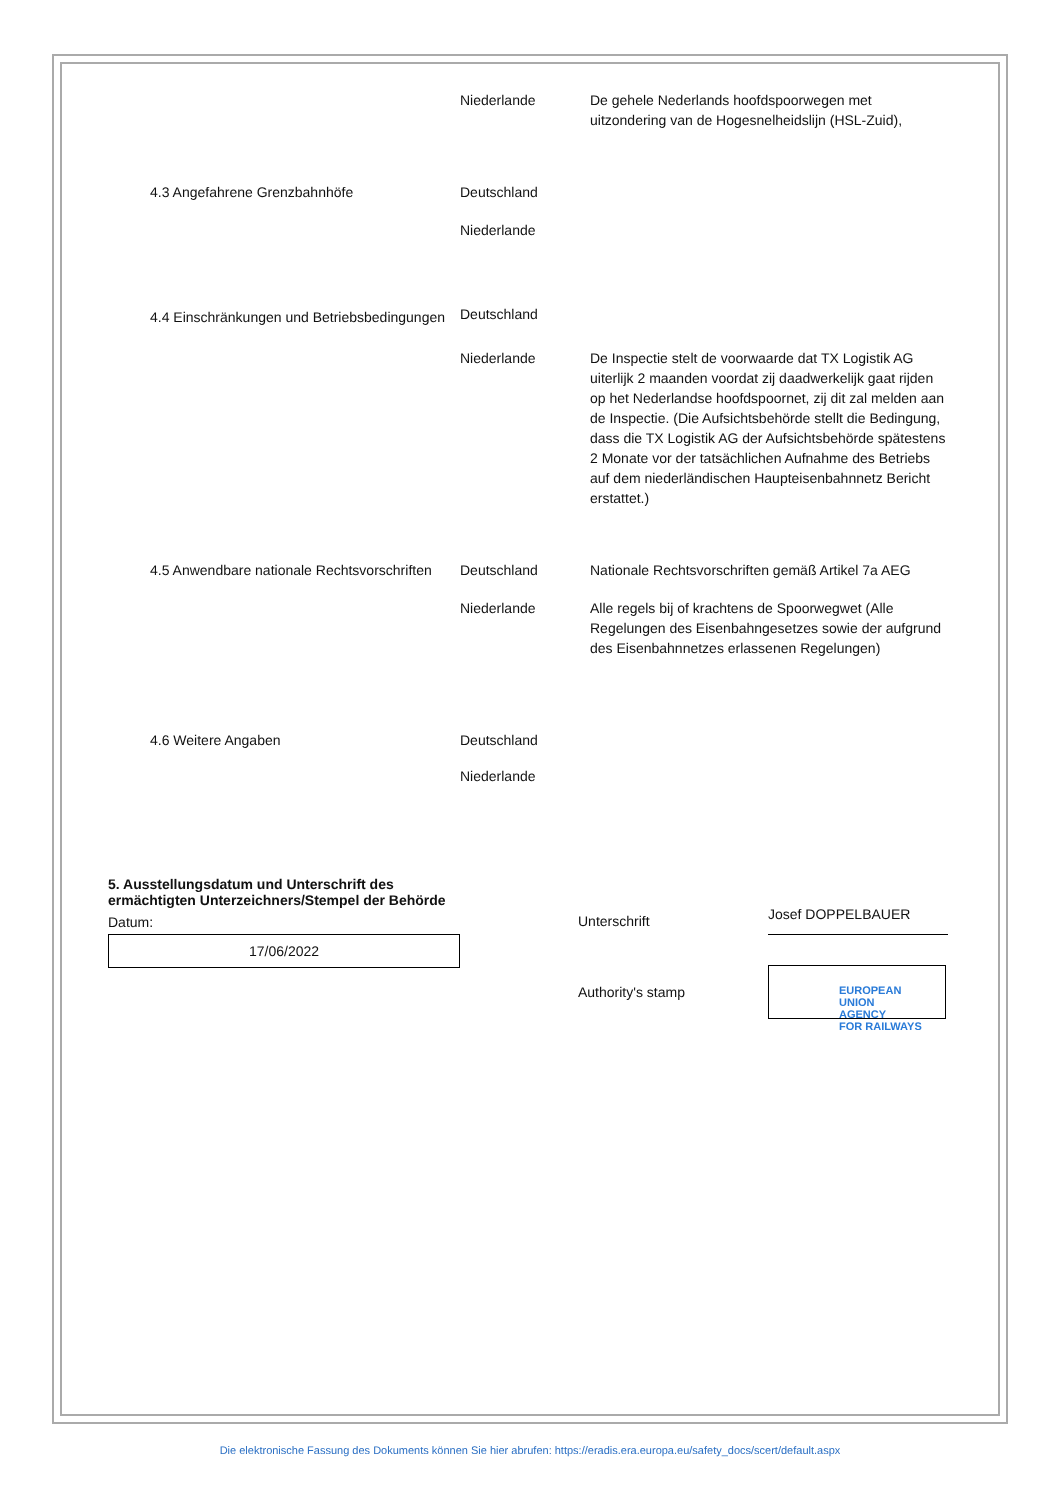| | Niederlande | De gehele Nederlands hoofdspoorwegen met uitzondering van de Hogesnelheidslijn (HSL-Zuid), |
| 4.3 Angefahrene Grenzbahnhöfe | Deutschland | |
| | Niederlande | |
| 4.4 Einschränkungen und Betriebsbedingungen | Deutschland | |
| | Niederlande | De Inspectie stelt de voorwaarde dat TX Logistik AG uiterlijk 2 maanden voordat zij daadwerkelijk gaat rijden op het Nederlandse hoofdspoornet, zij dit zal melden aan de Inspectie. (Die Aufsichtsbehörde stellt die Bedingung, dass die TX Logistik AG der Aufsichtsbehörde spätestens 2 Monate vor der tatsächlichen Aufnahme des Betriebs auf dem niederländischen Haupteisenbahnnetz Bericht erstattet.) |
| 4.5 Anwendbare nationale Rechtsvorschriften | Deutschland | Nationale Rechtsvorschriften gemäß Artikel 7a AEG |
| | Niederlande | Alle regels bij of krachtens de Spoorwegwet (Alle Regelungen des Eisenbahngesetzes sowie der aufgrund des Eisenbahnnetzes erlassenen Regelungen) |
| 4.6 Weitere Angaben | Deutschland | |
| | Niederlande | |
5. Ausstellungsdatum und Unterschrift des ermächtigten Unterzeichners/Stempel der Behörde
Datum:
17/06/2022
Unterschrift
Josef DOPPELBAUER
Authority's stamp
EUROPEAN
UNION
AGENCY
FOR RAILWAYS
Die elektronische Fassung des Dokuments können Sie hier abrufen: https://eradis.era.europa.eu/safety_docs/scert/default.aspx